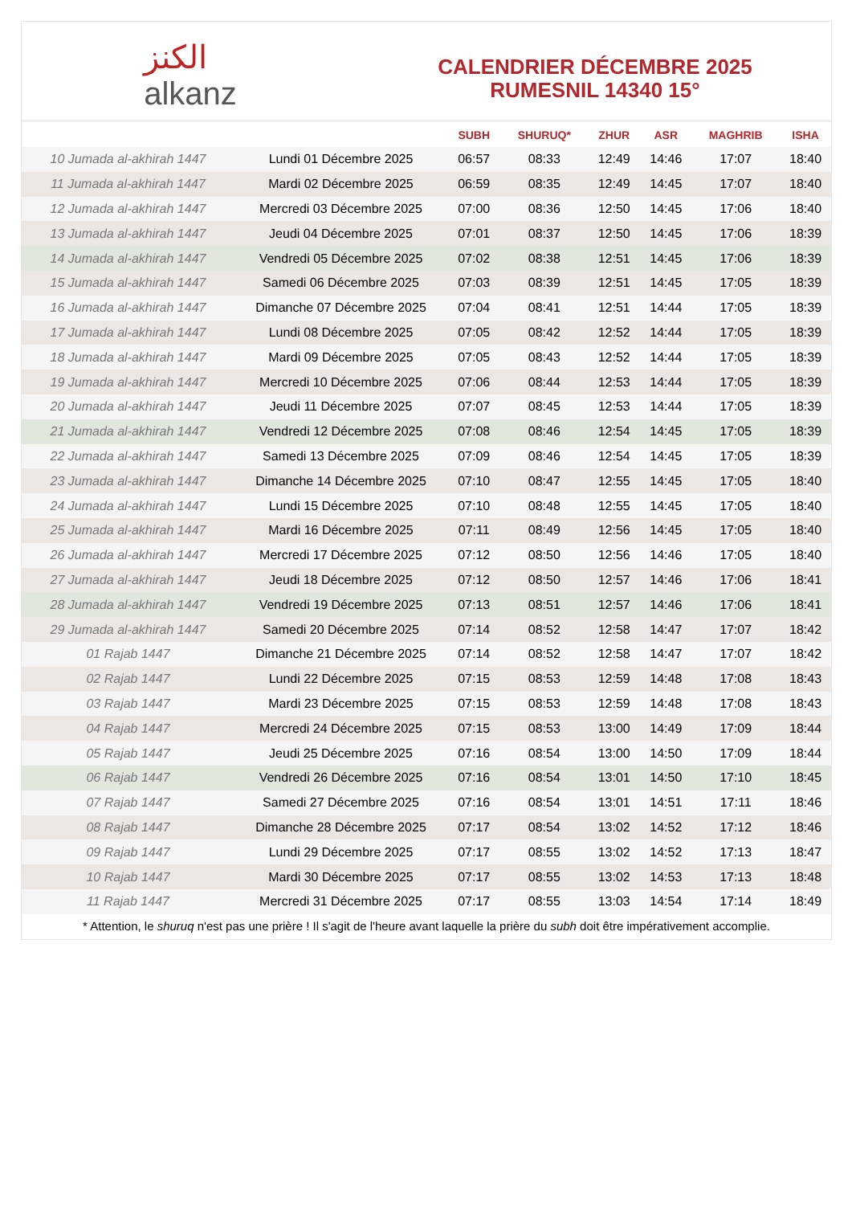ﺍﻟﻜﻨﺰ
alkanz
CALENDRIER DÉCEMBRE 2025
RUMESNIL 14340 15°
| | | SUBH | SHURUQ* | ZHUR | ASR | MAGHRIB | ISHA |
| --- | --- | --- | --- | --- | --- | --- | --- |
| 10 Jumada al-akhirah 1447 | Lundi 01 Décembre 2025 | 06:57 | 08:33 | 12:49 | 14:46 | 17:07 | 18:40 |
| 11 Jumada al-akhirah 1447 | Mardi 02 Décembre 2025 | 06:59 | 08:35 | 12:49 | 14:45 | 17:07 | 18:40 |
| 12 Jumada al-akhirah 1447 | Mercredi 03 Décembre 2025 | 07:00 | 08:36 | 12:50 | 14:45 | 17:06 | 18:40 |
| 13 Jumada al-akhirah 1447 | Jeudi 04 Décembre 2025 | 07:01 | 08:37 | 12:50 | 14:45 | 17:06 | 18:39 |
| 14 Jumada al-akhirah 1447 | Vendredi 05 Décembre 2025 | 07:02 | 08:38 | 12:51 | 14:45 | 17:06 | 18:39 |
| 15 Jumada al-akhirah 1447 | Samedi 06 Décembre 2025 | 07:03 | 08:39 | 12:51 | 14:45 | 17:05 | 18:39 |
| 16 Jumada al-akhirah 1447 | Dimanche 07 Décembre 2025 | 07:04 | 08:41 | 12:51 | 14:44 | 17:05 | 18:39 |
| 17 Jumada al-akhirah 1447 | Lundi 08 Décembre 2025 | 07:05 | 08:42 | 12:52 | 14:44 | 17:05 | 18:39 |
| 18 Jumada al-akhirah 1447 | Mardi 09 Décembre 2025 | 07:05 | 08:43 | 12:52 | 14:44 | 17:05 | 18:39 |
| 19 Jumada al-akhirah 1447 | Mercredi 10 Décembre 2025 | 07:06 | 08:44 | 12:53 | 14:44 | 17:05 | 18:39 |
| 20 Jumada al-akhirah 1447 | Jeudi 11 Décembre 2025 | 07:07 | 08:45 | 12:53 | 14:44 | 17:05 | 18:39 |
| 21 Jumada al-akhirah 1447 | Vendredi 12 Décembre 2025 | 07:08 | 08:46 | 12:54 | 14:45 | 17:05 | 18:39 |
| 22 Jumada al-akhirah 1447 | Samedi 13 Décembre 2025 | 07:09 | 08:46 | 12:54 | 14:45 | 17:05 | 18:39 |
| 23 Jumada al-akhirah 1447 | Dimanche 14 Décembre 2025 | 07:10 | 08:47 | 12:55 | 14:45 | 17:05 | 18:40 |
| 24 Jumada al-akhirah 1447 | Lundi 15 Décembre 2025 | 07:10 | 08:48 | 12:55 | 14:45 | 17:05 | 18:40 |
| 25 Jumada al-akhirah 1447 | Mardi 16 Décembre 2025 | 07:11 | 08:49 | 12:56 | 14:45 | 17:05 | 18:40 |
| 26 Jumada al-akhirah 1447 | Mercredi 17 Décembre 2025 | 07:12 | 08:50 | 12:56 | 14:46 | 17:05 | 18:40 |
| 27 Jumada al-akhirah 1447 | Jeudi 18 Décembre 2025 | 07:12 | 08:50 | 12:57 | 14:46 | 17:06 | 18:41 |
| 28 Jumada al-akhirah 1447 | Vendredi 19 Décembre 2025 | 07:13 | 08:51 | 12:57 | 14:46 | 17:06 | 18:41 |
| 29 Jumada al-akhirah 1447 | Samedi 20 Décembre 2025 | 07:14 | 08:52 | 12:58 | 14:47 | 17:07 | 18:42 |
| 01 Rajab 1447 | Dimanche 21 Décembre 2025 | 07:14 | 08:52 | 12:58 | 14:47 | 17:07 | 18:42 |
| 02 Rajab 1447 | Lundi 22 Décembre 2025 | 07:15 | 08:53 | 12:59 | 14:48 | 17:08 | 18:43 |
| 03 Rajab 1447 | Mardi 23 Décembre 2025 | 07:15 | 08:53 | 12:59 | 14:48 | 17:08 | 18:43 |
| 04 Rajab 1447 | Mercredi 24 Décembre 2025 | 07:15 | 08:53 | 13:00 | 14:49 | 17:09 | 18:44 |
| 05 Rajab 1447 | Jeudi 25 Décembre 2025 | 07:16 | 08:54 | 13:00 | 14:50 | 17:09 | 18:44 |
| 06 Rajab 1447 | Vendredi 26 Décembre 2025 | 07:16 | 08:54 | 13:01 | 14:50 | 17:10 | 18:45 |
| 07 Rajab 1447 | Samedi 27 Décembre 2025 | 07:16 | 08:54 | 13:01 | 14:51 | 17:11 | 18:46 |
| 08 Rajab 1447 | Dimanche 28 Décembre 2025 | 07:17 | 08:54 | 13:02 | 14:52 | 17:12 | 18:46 |
| 09 Rajab 1447 | Lundi 29 Décembre 2025 | 07:17 | 08:55 | 13:02 | 14:52 | 17:13 | 18:47 |
| 10 Rajab 1447 | Mardi 30 Décembre 2025 | 07:17 | 08:55 | 13:02 | 14:53 | 17:13 | 18:48 |
| 11 Rajab 1447 | Mercredi 31 Décembre 2025 | 07:17 | 08:55 | 13:03 | 14:54 | 17:14 | 18:49 |
* Attention, le shuruq n'est pas une prière ! Il s'agit de l'heure avant laquelle la prière du subh doit être impérativement accomplie.